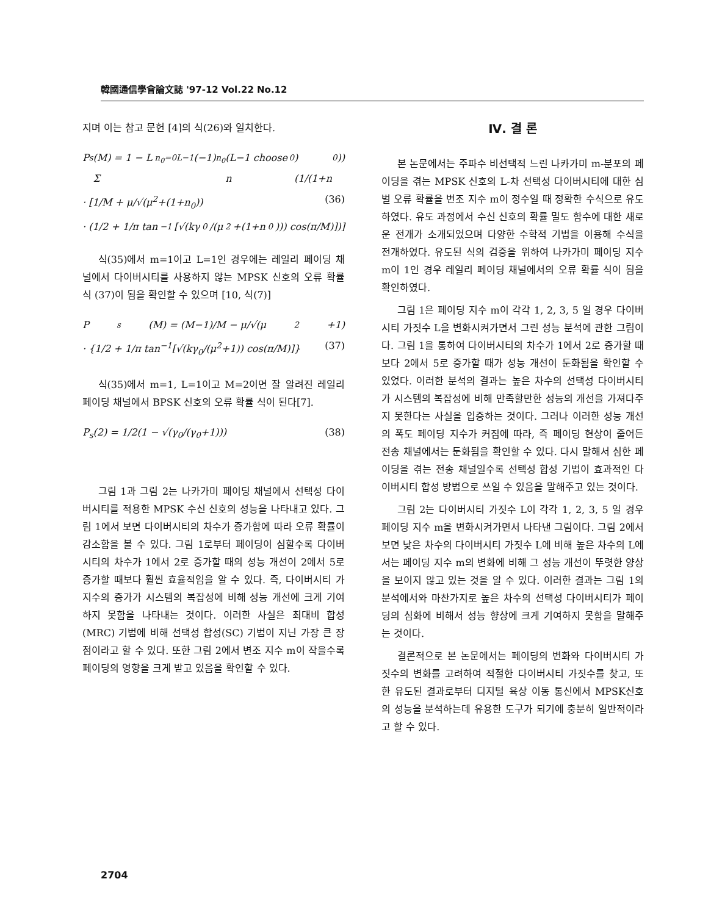韓國通信學會論文誌 '97-12 Vol.22 No.12
지며 이는 참고 문헌 [4]의 식(26)와 일치한다.
P<sub>s</sub>(M) = 1 − L Σ<sub>n<sub>0</sub>=0</sub><sup>L−1</sup>(−1)<sup>n<sub>0</sub></sup>(L−1 choose n<sub>0</sub>)(1/(1+n<sub>0</sub>))
· [1/M + μ/√(μ<sup>2</sup>+(1+n<sub>0</sub>)) (36)
· (1/2 + 1/π tan<sup>−1</sup>[√(kγ<sub>0</sub>/(μ<sup>2</sup>+(1+n<sub>0</sub>))) cos(π/M)])]
식(35)에서 m=1이고 L=1인 경우에는 레일리 페이딩 채널에서 다이버시티를 사용하지 않는 MPSK 신호의 오류 확률 식 (37)이 됨을 확인할 수 있으며 [10, 식(7)]
P<sub>s</sub>(M) = (M−1)/M − μ/√(μ<sup>2</sup>+1)
· {1/2 + 1/π tan<sup>−1</sup>[√(kγ<sub>0</sub>/(μ<sup>2</sup>+1)) cos(π/M)]} (37)
식(35)에서 m=1, L=1이고 M=2이면 잘 알려진 레일리 페이딩 채널에서 BPSK 신호의 오류 확률 식이 된다[7].
P<sub>s</sub>(2) = 1/2(1 − √(γ<sub>0</sub>/(γ<sub>0</sub>+1))) (38)
그림 1과 그림 2는 나카가미 페이딩 채널에서 선택성 다이버시티를 적용한 MPSK 수신 신호의 성능을 나타내고 있다. 그림 1에서 보면 다이버시티의 차수가 증가함에 따라 오류 확률이 감소함을 볼 수 있다. 그림 1로부터 페이딩이 심할수록 다이버시티의 차수가 1에서 2로 증가할 때의 성능 개선이 2에서 5로 증가할 때보다 훨씬 효율적임을 알 수 있다. 즉, 다이버시티 가지수의 증가가 시스템의 복잡성에 비해 성능 개선에 크게 기여하지 못함을 나타내는 것이다. 이러한 사실은 최대비 합성(MRC) 기법에 비해 선택성 합성(SC) 기법이 지닌 가장 큰 장점이라고 할 수 있다. 또한 그림 2에서 변조 지수 m이 작을수록 페이딩의 영향을 크게 받고 있음을 확인할 수 있다.
Ⅳ. 결 론
본 논문에서는 주파수 비선택적 느린 나카가미 m-분포의 페이딩을 겪는 MPSK 신호의 L-차 선택성 다이버시티에 대한 심벌 오류 확률을 변조 지수 m이 정수일 때 정확한 수식으로 유도하였다. 유도 과정에서 수신 신호의 확률 밀도 함수에 대한 새로운 전개가 소개되었으며 다양한 수학적 기법을 이용해 수식을 전개하였다. 유도된 식의 검증을 위하여 나카가미 페이딩 지수 m이 1인 경우 레일리 페이딩 채널에서의 오류 확률 식이 됨을 확인하였다.
그림 1은 페이딩 지수 m이 각각 1, 2, 3, 5 일 경우 다이버시티 가짓수 L을 변화시켜가면서 그린 성능 분석에 관한 그림이다. 그림 1을 통하여 다이버시티의 차수가 1에서 2로 증가할 때보다 2에서 5로 증가할 때가 성능 개선이 둔화됨을 확인할 수 있었다. 이러한 분석의 결과는 높은 차수의 선택성 다이버시티가 시스템의 복잡성에 비해 만족할만한 성능의 개선을 가져다주지 못한다는 사실을 입증하는 것이다. 그러나 이러한 성능 개선의 폭도 페이딩 지수가 커짐에 따라, 즉 페이딩 현상이 줄어든 전송 채널에서는 둔화됨을 확인할 수 있다. 다시 말해서 심한 페이딩을 겪는 전송 채널일수록 선택성 합성 기법이 효과적인 다이버시티 합성 방법으로 쓰일 수 있음을 말해주고 있는 것이다.
그림 2는 다이버시티 가짓수 L이 각각 1, 2, 3, 5 일 경우 페이딩 지수 m을 변화시켜가면서 나타낸 그림이다. 그림 2에서 보면 낮은 차수의 다이버시티 가짓수 L에 비해 높은 차수의 L에서는 페이딩 지수 m의 변화에 비해 그 성능 개선이 뚜렷한 양상을 보이지 않고 있는 것을 알 수 있다. 이러한 결과는 그림 1의 분석에서와 마찬가지로 높은 차수의 선택성 다이버시티가 페이딩의 심화에 비해서 성능 향상에 크게 기여하지 못함을 말해주는 것이다.
결론적으로 본 논문에서는 페이딩의 변화와 다이버시티 가짓수의 변화를 고려하여 적절한 다이버시티 가짓수를 찾고, 또한 유도된 결과로부터 디지털 육상 이동 통신에서 MPSK신호의 성능을 분석하는데 유용한 도구가 되기에 충분히 일반적이라고 할 수 있다.
2704